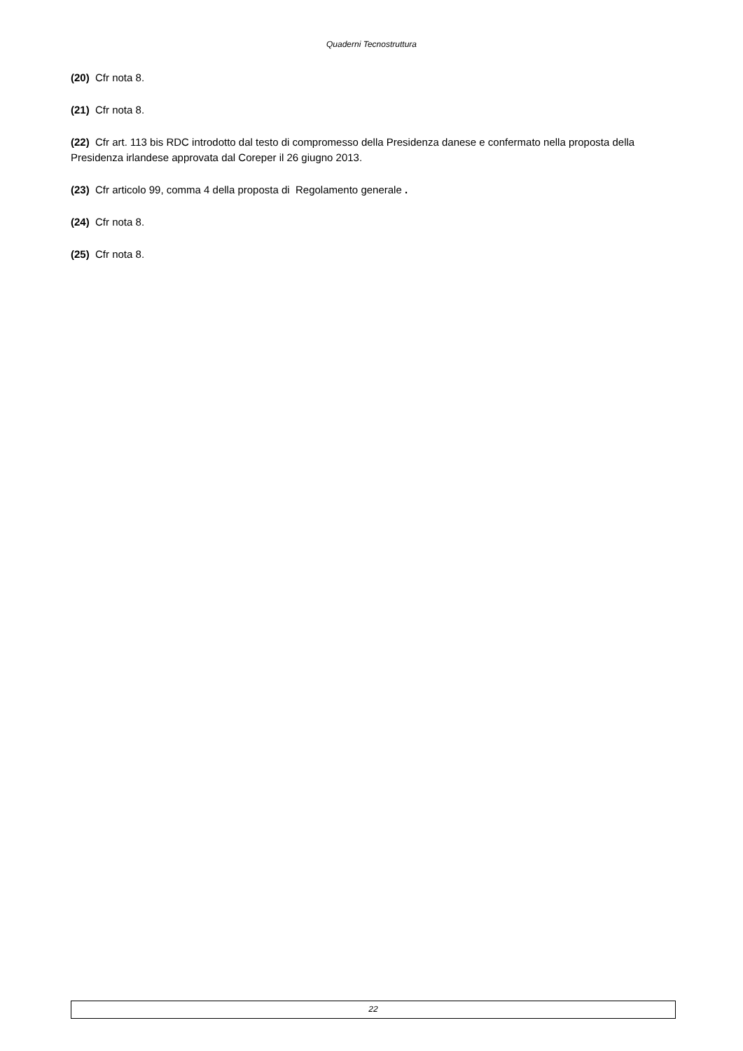Quaderni Tecnostruttura
(20) Cfr nota 8.
(21) Cfr nota 8.
(22) Cfr art. 113 bis RDC introdotto dal testo di compromesso della Presidenza danese e confermato nella proposta della Presidenza irlandese approvata dal Coreper il 26 giugno 2013.
(23) Cfr articolo 99, comma 4 della proposta di Regolamento generale .
(24) Cfr nota 8.
(25) Cfr nota 8.
22